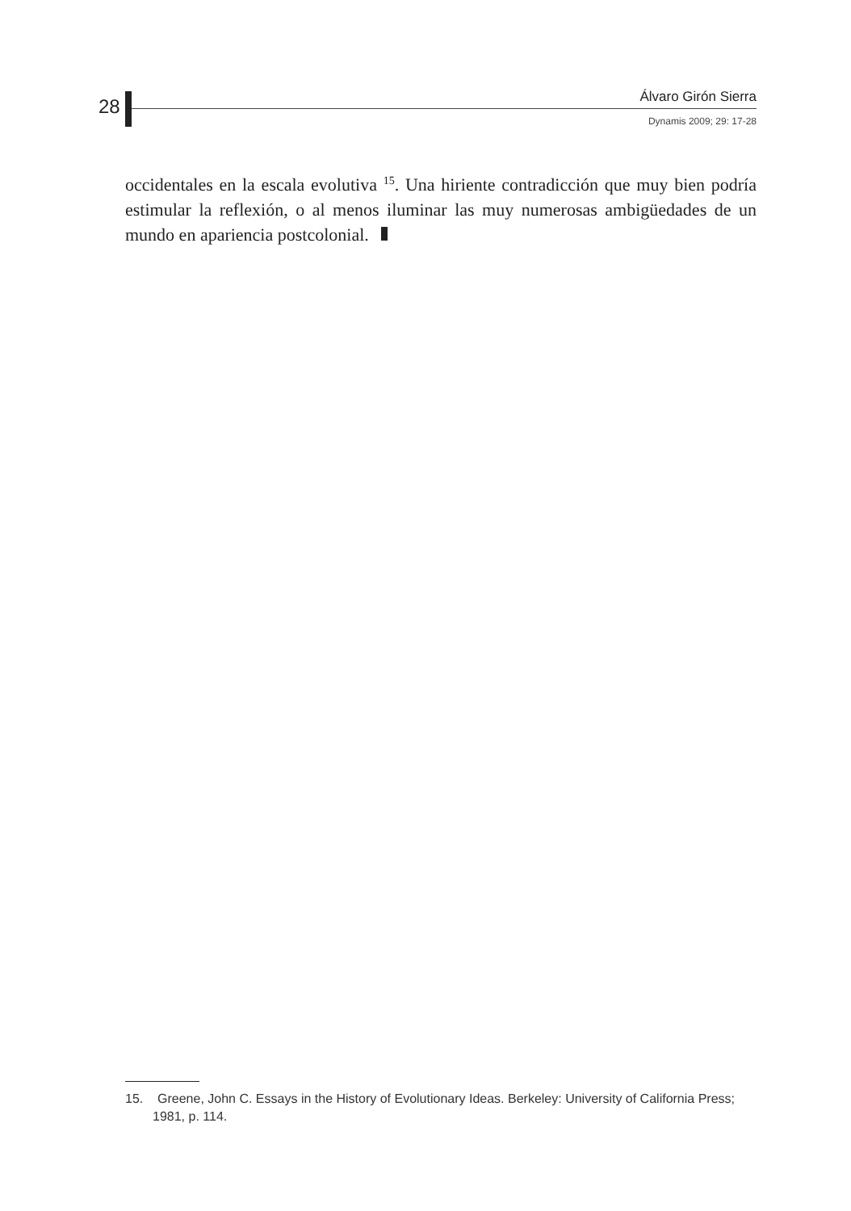28 Álvaro Girón Sierra
Dynamis 2009; 29: 17-28
occidentales en la escala evolutiva <sup>15</sup>. Una hiriente contradicción que muy bien podría estimular la reflexión, o al menos iluminar las muy numerosas ambigüedades de un mundo en apariencia postcolonial.
15. Greene, John C. Essays in the History of Evolutionary Ideas. Berkeley: University of California Press; 1981, p. 114.